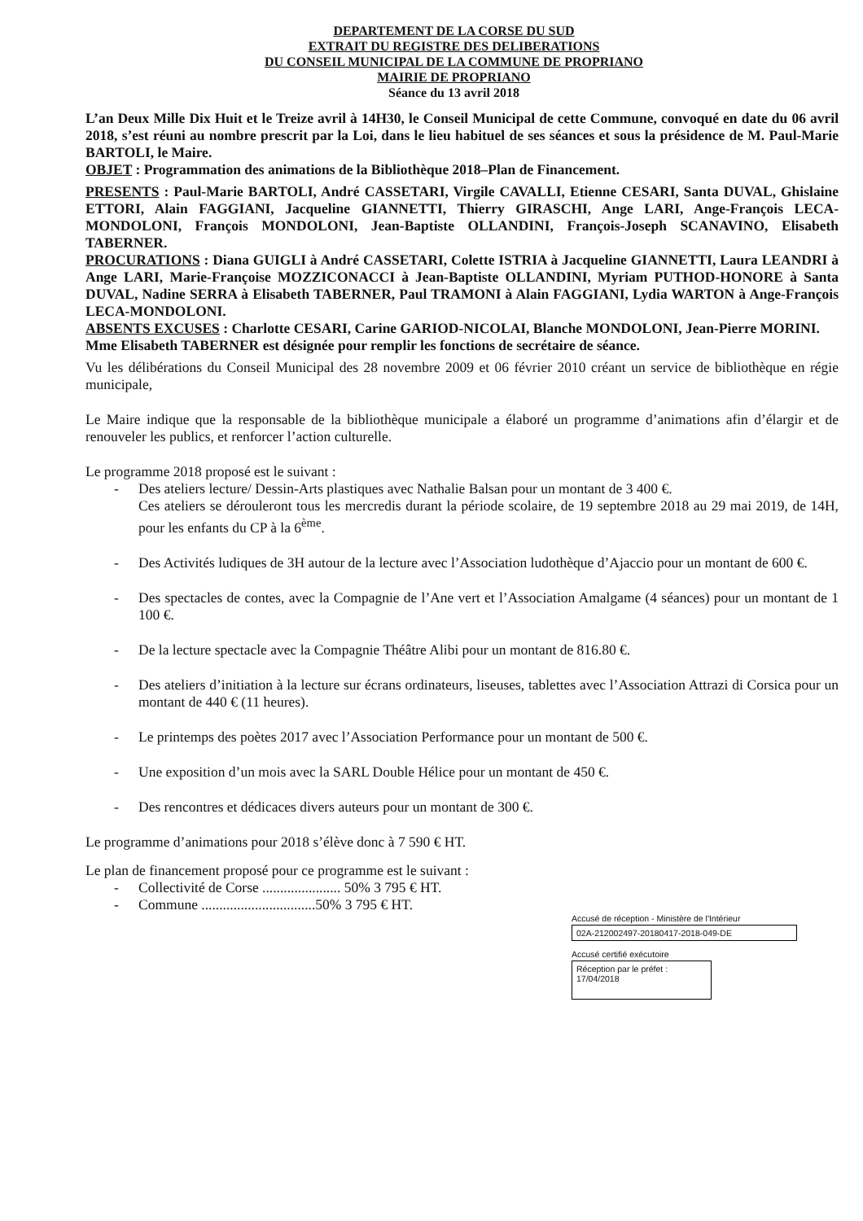DEPARTEMENT DE LA CORSE DU SUD
EXTRAIT DU REGISTRE DES DELIBERATIONS
DU CONSEIL MUNICIPAL DE LA COMMUNE DE PROPRIANO
MAIRIE DE PROPRIANO
Séance du 13 avril 2018
L’an Deux Mille Dix Huit et le Treize avril à 14H30, le Conseil Municipal de cette Commune, convoqué en date du 06 avril 2018, s’est réuni au nombre prescrit par la Loi, dans le lieu habituel de ses séances et sous la présidence de M. Paul-Marie BARTOLI, le Maire.
OBJET : Programmation des animations de la Bibliothèque 2018–Plan de Financement.
PRESENTS : Paul-Marie BARTOLI, André CASSETARI, Virgile CAVALLI, Etienne CESARI, Santa DUVAL, Ghislaine ETTORI, Alain FAGGIANI, Jacqueline GIANNETTI, Thierry GIRASCHI, Ange LARI, Ange-François LECA-MONDOLONI, François MONDOLONI, Jean-Baptiste OLLANDINI, François-Joseph SCANAVINO, Elisabeth TABERNER.
PROCURATIONS : Diana GUIGLI à André CASSETARI, Colette ISTRIA à Jacqueline GIANNETTI, Laura LEANDRI à Ange LARI, Marie-Françoise MOZZICONACCI à Jean-Baptiste OLLANDINI, Myriam PUTHOD-HONORE à Santa DUVAL, Nadine SERRA à Elisabeth TABERNER, Paul TRAMONI à Alain FAGGIANI, Lydia WARTON à Ange-François LECA-MONDOLONI.
ABSENTS EXCUSES : Charlotte CESARI, Carine GARIOD-NICOLAI, Blanche MONDOLONI, Jean-Pierre MORINI.
Mme Elisabeth TABERNER est désignée pour remplir les fonctions de secrétaire de séance.
Vu les délibérations du Conseil Municipal des 28 novembre 2009 et 06 février 2010 créant un service de bibliothèque en régie municipale,
Le Maire indique que la responsable de la bibliothèque municipale a élaboré un programme d’animations afin d’élargir et de renouveler les publics, et renforcer l’action culturelle.
Le programme 2018 proposé est le suivant :
- Des ateliers lecture/ Dessin-Arts plastiques avec Nathalie Balsan pour un montant de 3 400 €.
Ces ateliers se dérouleront tous les mercredis durant la période scolaire, de 19 septembre 2018 au 29 mai 2019, de 14H, pour les enfants du CP à la 6<sup>ème</sup>.
- Des Activités ludiques de 3H autour de la lecture avec l’Association ludothèque d’Ajaccio pour un montant de 600 €.
- Des spectacles de contes, avec la Compagnie de l’Ane vert et l’Association Amalgame (4 séances) pour un montant de 1 100 €.
- De la lecture spectacle avec la Compagnie Théâtre Alibi pour un montant de 816.80 €.
- Des ateliers d’initiation à la lecture sur écrans ordinateurs, liseuses, tablettes avec l’Association Attrazi di Corsica pour un montant de 440 € (11 heures).
- Le printemps des poètes 2017 avec l’Association Performance pour un montant de 500 €.
- Une exposition d’un mois avec la SARL Double Hélice pour un montant de 450 €.
- Des rencontres et dédicaces divers auteurs pour un montant de 300 €.
Le programme d’animations pour 2018 s’élève donc à 7 590 € HT.
Le plan de financement proposé pour ce programme est le suivant :
- Collectivité de Corse ...................... 50% 3 795 € HT.
- Commune ................................50% 3 795 € HT.
Accusé de réception - Ministère de l'Intérieur
02A-212002497-20180417-2018-049-DE
Accusé certifié exécutoire
Réception par le préfet : 17/04/2018